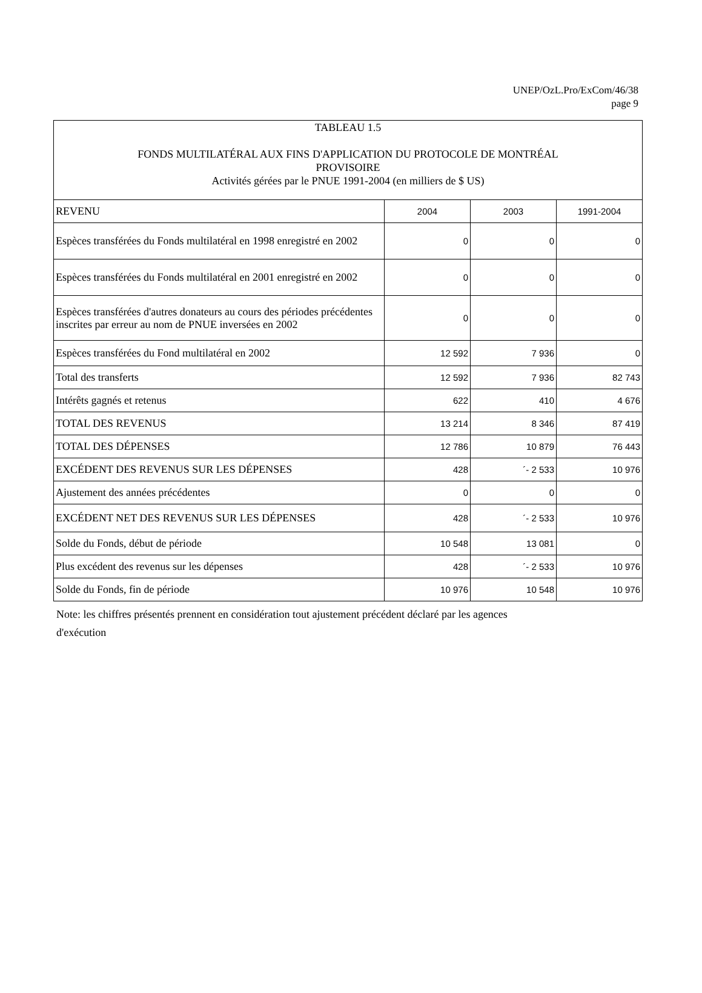UNEP/OzL.Pro/ExCom/46/38
page 9
| TABLEAU 1.5 FONDS MULTILATÉRAL AUX FINS D'APPLICATION DU PROTOCOLE DE MONTRÉAL PROVISOIRE Activités gérées par le PNUE 1991-2004 (en milliers de $ US) | | | |
| REVENU | 2004 | 2003 | 1991-2004 |
| Espèces transférées du Fonds multilatéral en 1998 enregistré en 2002 | 0 | 0 | 0 |
| Espèces transférées du Fonds multilatéral en 2001 enregistré en 2002 | 0 | 0 | 0 |
| Espèces transférées d'autres donateurs au cours des périodes précédentes inscrites par erreur au nom de PNUE inversées en 2002 | 0 | 0 | 0 |
| Espèces transférées du Fond multilatéral en 2002 | 12 592 | 7 936 | 0 |
| Total des transferts | 12 592 | 7 936 | 82 743 |
| Intérêts gagnés et retenus | 622 | 410 | 4 676 |
| TOTAL DES REVENUS | 13 214 | 8 346 | 87 419 |
| TOTAL DES DÉPENSES | 12 786 | 10 879 | 76 443 |
| EXCÉDENT DES REVENUS SUR LES DÉPENSES | 428 | ´- 2 533 | 10 976 |
| Ajustement des années précédentes | 0 | 0 | 0 |
| EXCÉDENT NET DES REVENUS SUR LES DÉPENSES | 428 | ´- 2 533 | 10 976 |
| Solde du Fonds, début de période | 10 548 | 13 081 | 0 |
| Plus excédent des revenus sur les dépenses | 428 | ´- 2 533 | 10 976 |
| Solde du Fonds, fin de période | 10 976 | 10 548 | 10 976 |
Note: les chiffres présentés prennent en considération tout ajustement précédent déclaré par les agences d'exécution